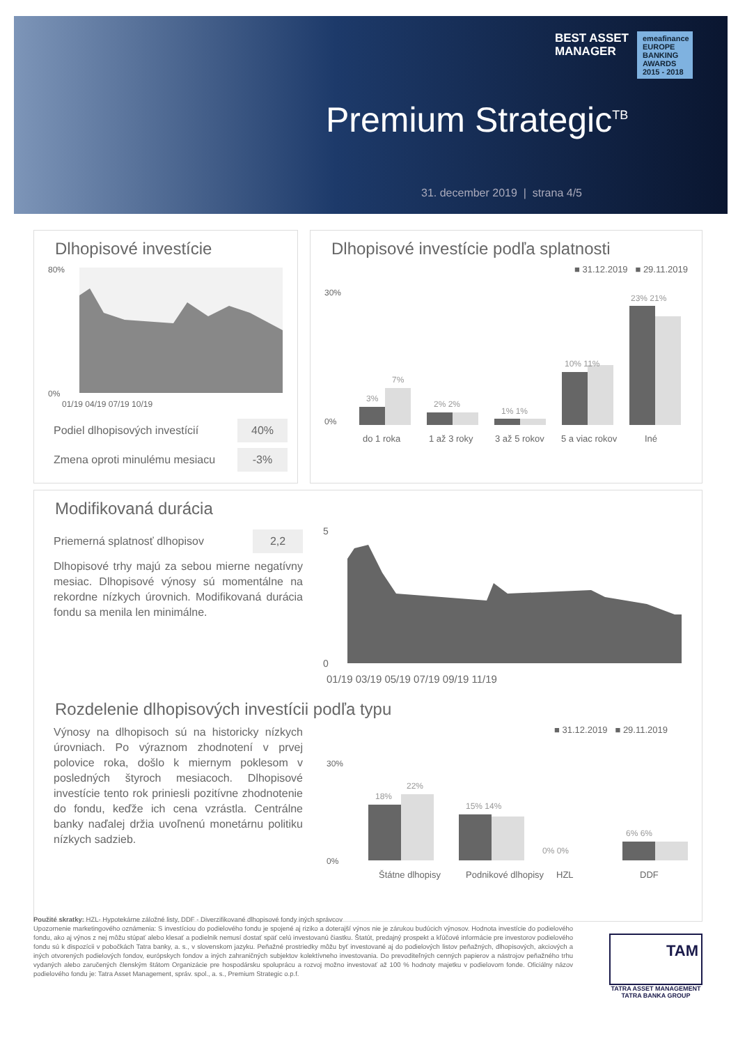BEST ASSET
MANAGER
emeafinance
EUROPE BANKING AWARDS 2015 - 2018
Premium Strategic<sup>TB</sup>
31. december 2019 | strana 4/5
Dlhopisové investície
80%
0%
01/19 04/19 07/19 10/19
Podiel dlhopisových investícií 40%
Zmena oproti minulému mesiacu -3%
Dlhopisové investície podľa splatnosti
■ 31.12.2019 ■ 29.11.2019
3%
7%
2% 2%
1% 1%
10% 11%
23% 21%
0%
30%
do 1 roka
1 až 3 roky
3 až 5 rokov
5 a viac rokov
Iné
Modifikovaná durácia
Priemerná splatnosť dlhopisov 2,2
Dlhopisové trhy majú za sebou mierne negatívny mesiac. Dlhopisové výnosy sú momentálne na rekordne nízkych úrovnich. Modifikovaná durácia fondu sa menila len minimálne.
5
0
01/19 03/19 05/19 07/19 09/19 11/19
Rozdelenie dlhopisových investícii podľa typu
Výnosy na dlhopisoch sú na historicky nízkych úrovniach. Po výraznom zhodnotení v prvej polovice roka, došlo k miernym poklesom v posledných štyroch mesiacoch. Dlhopisové investície tento rok priniesli pozitívne zhodnotenie do fondu, keďže ich cena vzrástla. Centrálne banky naďalej držia uvoľnenú monetárnu politiku nízkych sadzieb.
■ 31.12.2019 ■ 29.11.2019
18%
22%
15% 14%
0% 0%
6% 6%
30%
0%
Štátne dlhopisy
Podnikové dlhopisy
HZL
DDF
Použité skratky: HZL- Hypotekárne záložné listy, DDF - Diverzifikované dlhopisové fondy iných správcov
Upozornenie marketingového oznámenia: S investíciou do podielového fondu je spojené aj riziko a doterajší výnos nie je zárukou budúcich výnosov. Hodnota investície do podielového fondu, ako aj výnos z nej môžu stúpať alebo klesať a podielnik nemusí dostať späť celú investovanú čiastku. Štatút, predajný prospekt a kľúčové informácie pre investorov podielového fondu sú k dispozícii v pobočkách Tatra banky, a. s., v slovenskom jazyku. Peňažné prostriedky môžu byť investované aj do podielových listov peňažných, dlhopisových, akciových a iných otvorených podielových fondov, európskych fondov a iných zahraničných subjektov kolektívneho investovania. Do prevoditeľných cenných papierov a nástrojov peňažného trhu vydaných alebo zaručených členským štátom Organizácie pre hospodársku spoluprácu a rozvoj možno investovať až 100 % hodnoty majetku v podielovom fonde. Oficiálny názov podielového fondu je: Tatra Asset Management, správ. spol., a. s., Premium Strategic o.p.f.
TAM
TATRA ASSET MANAGEMENT
TATRA BANKA GROUP